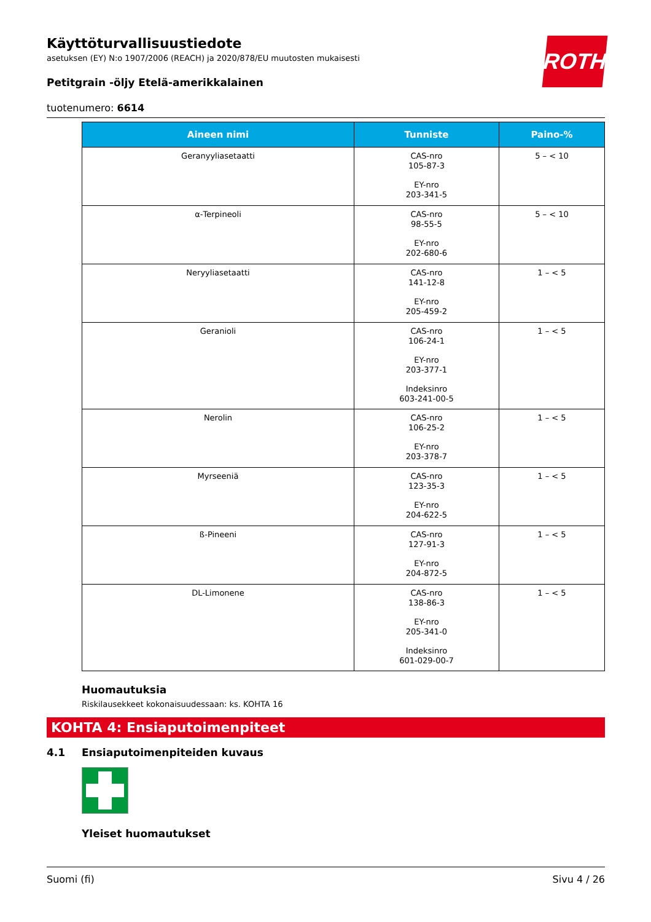ROTH
Käyttöturvallisuustiedote
asetuksen (EY) N:o 1907/2006 (REACH) ja 2020/878/EU muutosten mukaisesti
Petitgrain -öljy Etelä-amerikkalainen
tuotenumero: 6614
| Aineen nimi | Tunniste | Paino-% |
| --- | --- | --- |
| Geranyyliasetaatti | CAS-nro 105-87-3 EY-nro 203-341-5 | 5 – < 10 |
| α-Terpineoli | CAS-nro 98-55-5 EY-nro 202-680-6 | 5 – < 10 |
| Neryyliasetaatti | CAS-nro 141-12-8 EY-nro 205-459-2 | 1 – < 5 |
| Geranioli | CAS-nro 106-24-1 EY-nro 203-377-1 Indeksinro 603-241-00-5 | 1 – < 5 |
| Nerolin | CAS-nro 106-25-2 EY-nro 203-378-7 | 1 – < 5 |
| Myrseeniä | CAS-nro 123-35-3 EY-nro 204-622-5 | 1 – < 5 |
| ß-Pineeni | CAS-nro 127-91-3 EY-nro 204-872-5 | 1 – < 5 |
| DL-Limonene | CAS-nro 138-86-3 EY-nro 205-341-0 Indeksinro 601-029-00-7 | 1 – < 5 |
Huomautuksia
Riskilausekkeet kokonaisuudessaan: ks. KOHTA 16
KOHTA 4: Ensiaputoimenpiteet
4.1 Ensiaputoimenpiteiden kuvaus
Yleiset huomautukset
Suomi (fi) Sivu 4 / 26